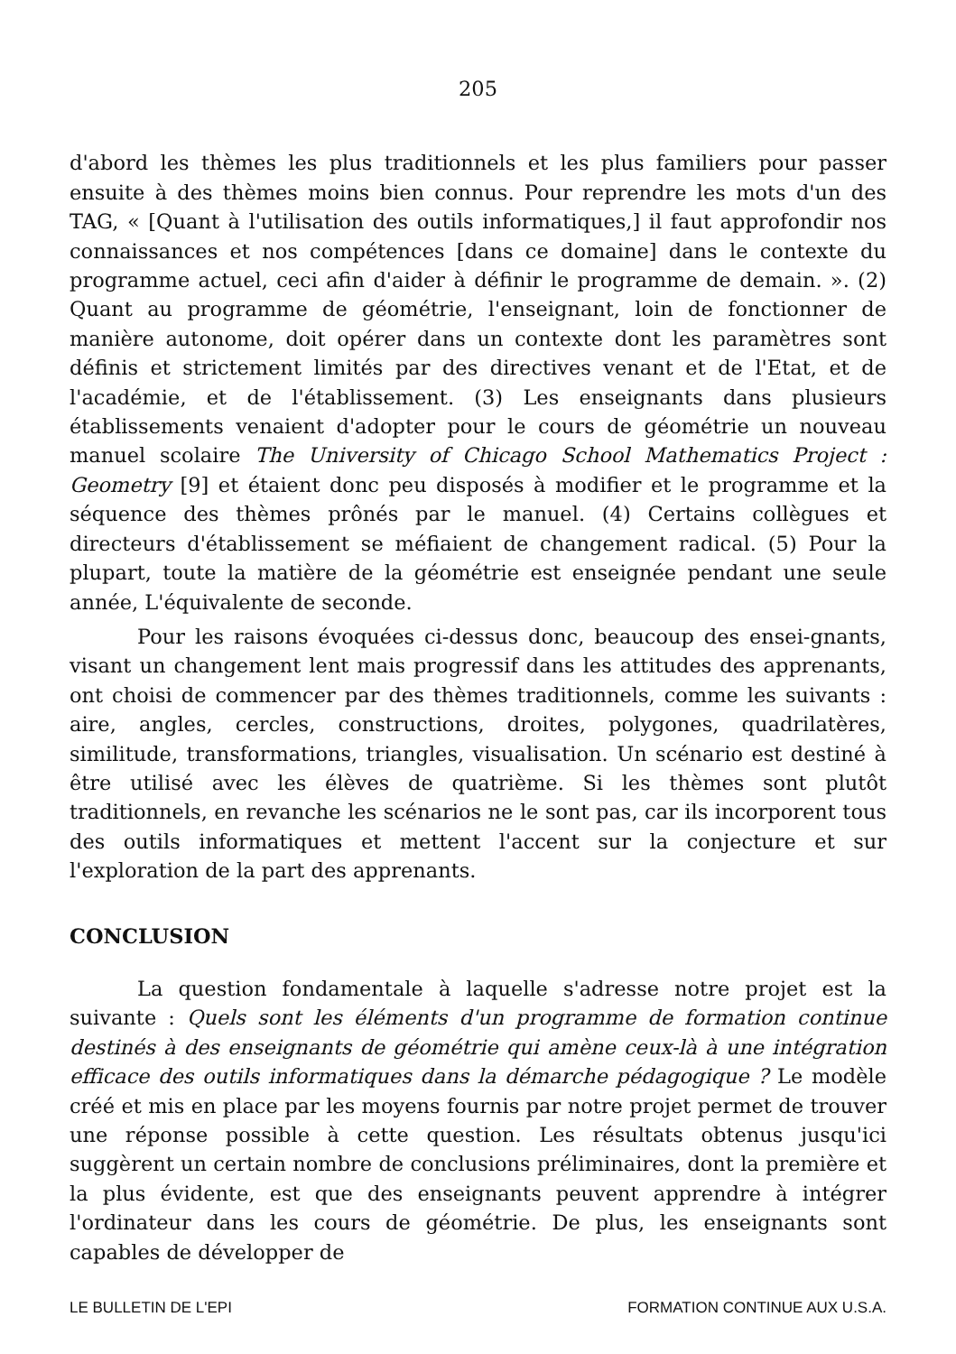205
d'abord les thèmes les plus traditionnels et les plus familiers pour passer ensuite à des thèmes moins bien connus. Pour reprendre les mots d'un des TAG, « [Quant à l'utilisation des outils informatiques,] il faut approfondir nos connaissances et nos compétences [dans ce domaine] dans le contexte du programme actuel, ceci afin d'aider à définir le programme de demain. ». (2) Quant au programme de géométrie, l'enseignant, loin de fonctionner de manière autonome, doit opérer dans un contexte dont les paramètres sont définis et strictement limités par des directives venant et de l'Etat, et de l'académie, et de l'établissement. (3) Les enseignants dans plusieurs établissements venaient d'adopter pour le cours de géométrie un nouveau manuel scolaire The University of Chicago School Mathematics Project : Geometry [9] et étaient donc peu disposés à modifier et le programme et la séquence des thèmes prônés par le manuel. (4) Certains collègues et directeurs d'établissement se méfiaient de changement radical. (5) Pour la plupart, toute la matière de la géométrie est enseignée pendant une seule année, L'équivalente de seconde.
Pour les raisons évoquées ci-dessus donc, beaucoup des ensei-gnants, visant un changement lent mais progressif dans les attitudes des apprenants, ont choisi de commencer par des thèmes traditionnels, comme les suivants : aire, angles, cercles, constructions, droites, polygones, quadrilatères, similitude, transformations, triangles, visualisation. Un scénario est destiné à être utilisé avec les élèves de quatrième. Si les thèmes sont plutôt traditionnels, en revanche les scénarios ne le sont pas, car ils incorporent tous des outils informatiques et mettent l'accent sur la conjecture et sur l'exploration de la part des apprenants.
CONCLUSION
La question fondamentale à laquelle s'adresse notre projet est la suivante : Quels sont les éléments d'un programme de formation continue destinés à des enseignants de géométrie qui amène ceux-là à une intégration efficace des outils informatiques dans la démarche pédagogique ? Le modèle créé et mis en place par les moyens fournis par notre projet permet de trouver une réponse possible à cette question. Les résultats obtenus jusqu'ici suggèrent un certain nombre de conclusions préliminaires, dont la première et la plus évidente, est que des enseignants peuvent apprendre à intégrer l'ordinateur dans les cours de géométrie. De plus, les enseignants sont capables de développer de
LE BULLETIN DE L'EPI FORMATION CONTINUE AUX U.S.A.